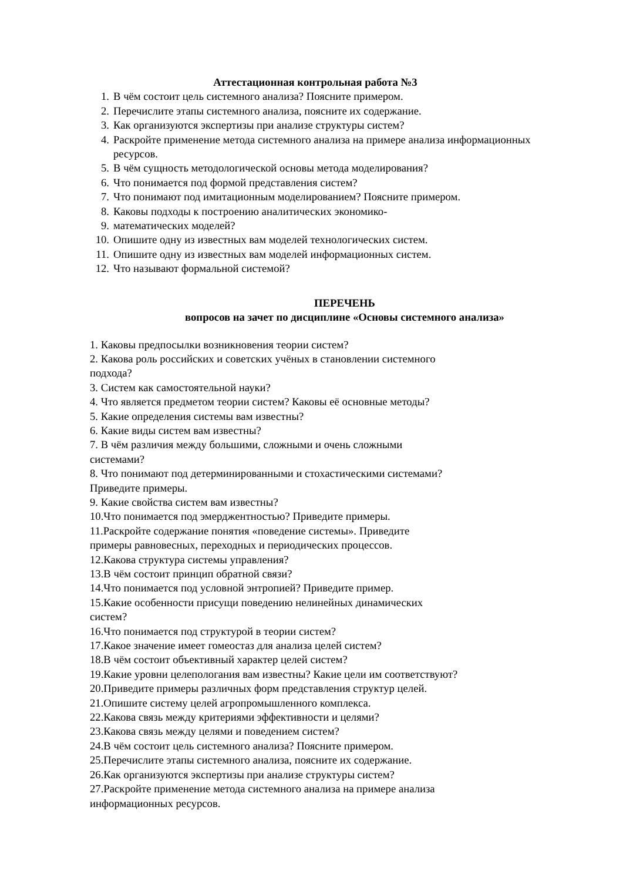Аттестационная контрольная работа №3
1. В чём состоит цель системного анализа? Поясните примером.
2. Перечислите этапы системного анализа, поясните их содержание.
3. Как организуются экспертизы при анализе структуры систем?
4. Раскройте применение метода системного анализа на примере анализа информационных ресурсов.
5. В чём сущность методологической основы метода моделирования?
6. Что понимается под формой представления систем?
7. Что понимают под имитационным моделированием? Поясните примером.
8. Каковы подходы к построению аналитических экономико-
9. математических моделей?
10. Опишите одну из известных вам моделей технологических систем.
11. Опишите одну из известных вам моделей информационных систем.
12. Что называют формальной системой?
ПЕРЕЧЕНЬ
вопросов на зачет по дисциплине «Основы системного анализа»
1. Каковы предпосылки возникновения теории систем?
2. Какова роль российских и советских учёных в становлении системного
подхода?
3. Систем как самостоятельной науки?
4. Что является предметом теории систем? Каковы её основные методы?
5. Какие определения системы вам известны?
6. Какие виды систем вам известны?
7. В чём различия между большими, сложными и очень сложными
системами?
8. Что понимают под детерминированными и стохастическими системами?
Приведите примеры.
9. Какие свойства систем вам известны?
10.Что понимается под эмерджентностью? Приведите примеры.
11.Раскройте содержание понятия «поведение системы». Приведите
примеры равновесных, переходных и периодических процессов.
12.Какова структура системы управления?
13.В чём состоит принцип обратной связи?
14.Что понимается под условной энтропией? Приведите пример.
15.Какие особенности присущи поведению нелинейных динамических
систем?
16.Что понимается под структурой в теории систем?
17.Какое значение имеет гомеостаз для анализа целей систем?
18.В чём состоит объективный характер целей систем?
19.Какие уровни целепологания вам известны? Какие цели им соответствуют?
20.Приведите примеры различных форм представления структур целей.
21.Опишите систему целей агропромышленного комплекса.
22.Какова связь между критериями эффективности и целями?
23.Какова связь между целями и поведением систем?
24.В чём состоит цель системного анализа? Поясните примером.
25.Перечислите этапы системного анализа, поясните их содержание.
26.Как организуются экспертизы при анализе структуры систем?
27.Раскройте применение метода системного анализа на примере анализа
информационных ресурсов.